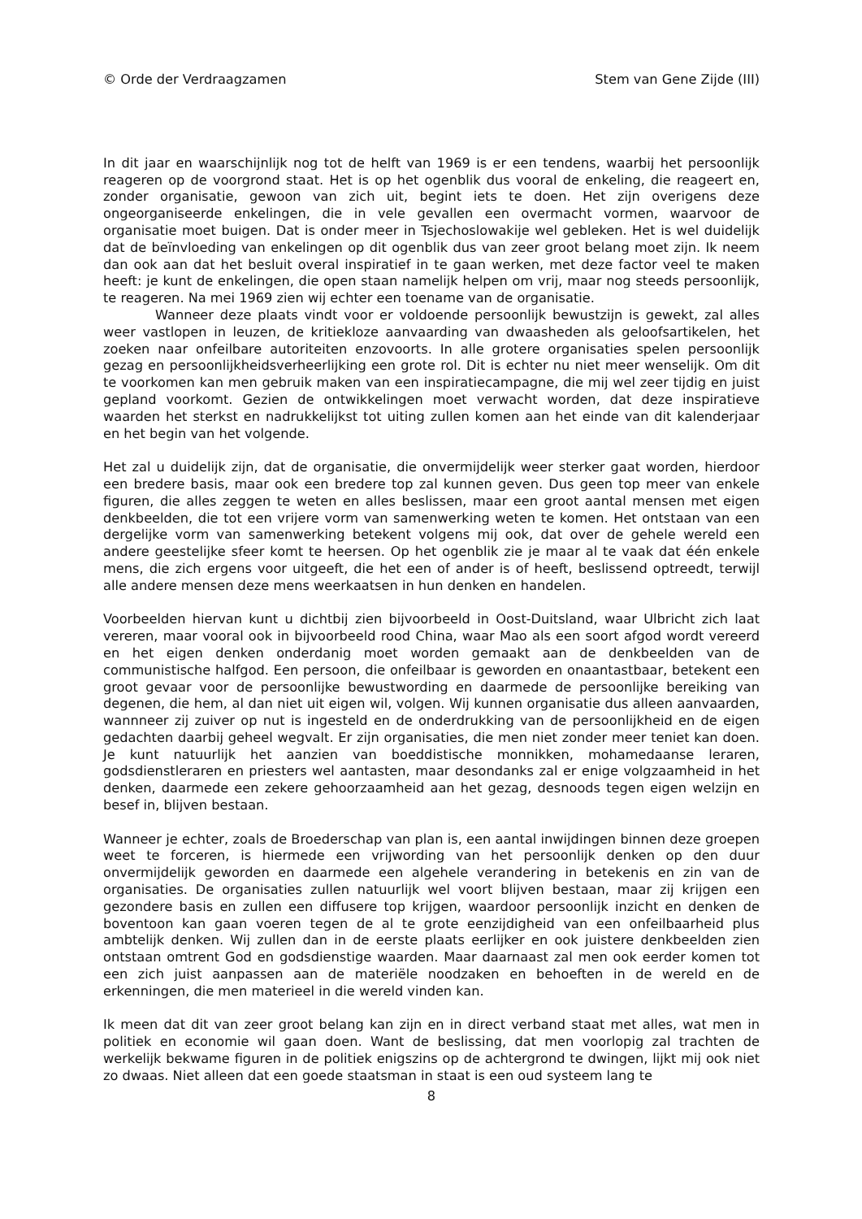© Orde der Verdraagzamen Stem van Gene Zijde (III)
In dit jaar en waarschijnlijk nog tot de helft van 1969 is er een tendens, waarbij het persoonlijk reageren op de voorgrond staat. Het is op het ogenblik dus vooral de enkeling, die reageert en, zonder organisatie, gewoon van zich uit, begint iets te doen. Het zijn overigens deze ongeorganiseerde enkelingen, die in vele gevallen een overmacht vormen, waarvoor de organisatie moet buigen. Dat is onder meer in Tsjechoslowakije wel gebleken. Het is wel duidelijk dat de beïnvloeding van enkelingen op dit ogenblik dus van zeer groot belang moet zijn. Ik neem dan ook aan dat het besluit overal inspiratief in te gaan werken, met deze factor veel te maken heeft: je kunt de enkelingen, die open staan namelijk helpen om vrij, maar nog steeds persoonlijk, te reageren. Na mei 1969 zien wij echter een toename van de organisatie.
Wanneer deze plaats vindt voor er voldoende persoonlijk bewustzijn is gewekt, zal alles weer vastlopen in leuzen, de kritiekloze aanvaarding van dwaasheden als geloofsartikelen, het zoeken naar onfeilbare autoriteiten enzovoorts. In alle grotere organisaties spelen persoonlijk gezag en persoonlijkheidsverheerlijking een grote rol. Dit is echter nu niet meer wenselijk. Om dit te voorkomen kan men gebruik maken van een inspiratiecampagne, die mij wel zeer tijdig en juist gepland voorkomt. Gezien de ontwikkelingen moet verwacht worden, dat deze inspiratieve waarden het sterkst en nadrukkelijkst tot uiting zullen komen aan het einde van dit kalenderjaar en het begin van het volgende.
Het zal u duidelijk zijn, dat de organisatie, die onvermijdelijk weer sterker gaat worden, hierdoor een bredere basis, maar ook een bredere top zal kunnen geven. Dus geen top meer van enkele figuren, die alles zeggen te weten en alles beslissen, maar een groot aantal mensen met eigen denkbeelden, die tot een vrijere vorm van samenwerking weten te komen. Het ontstaan van een dergelijke vorm van samenwerking betekent volgens mij ook, dat over de gehele wereld een andere geestelijke sfeer komt te heersen. Op het ogenblik zie je maar al te vaak dat één enkele mens, die zich ergens voor uitgeeft, die het een of ander is of heeft, beslissend optreedt, terwijl alle andere mensen deze mens weerkaatsen in hun denken en handelen.
Voorbeelden hiervan kunt u dichtbij zien bijvoorbeeld in Oost-Duitsland, waar Ulbricht zich laat vereren, maar vooral ook in bijvoorbeeld rood China, waar Mao als een soort afgod wordt vereerd en het eigen denken onderdanig moet worden gemaakt aan de denkbeelden van de communistische halfgod. Een persoon, die onfeilbaar is geworden en onaantastbaar, betekent een groot gevaar voor de persoonlijke bewustwording en daarmede de persoonlijke bereiking van degenen, die hem, al dan niet uit eigen wil, volgen. Wij kunnen organisatie dus alleen aanvaarden, wannneer zij zuiver op nut is ingesteld en de onderdrukking van de persoonlijkheid en de eigen gedachten daarbij geheel wegvalt. Er zijn organisaties, die men niet zonder meer teniet kan doen. Je kunt natuurlijk het aanzien van boeddistische monnikken, mohamedaanse leraren, godsdienstleraren en priesters wel aantasten, maar desondanks zal er enige volgzaamheid in het denken, daarmede een zekere gehoorzaamheid aan het gezag, desnoods tegen eigen welzijn en besef in, blijven bestaan.
Wanneer je echter, zoals de Broederschap van plan is, een aantal inwijdingen binnen deze groepen weet te forceren, is hiermede een vrijwording van het persoonlijk denken op den duur onvermijdelijk geworden en daarmede een algehele verandering in betekenis en zin van de organisaties. De organisaties zullen natuurlijk wel voort blijven bestaan, maar zij krijgen een gezondere basis en zullen een diffusere top krijgen, waardoor persoonlijk inzicht en denken de boventoon kan gaan voeren tegen de al te grote eenzijdigheid van een onfeilbaarheid plus ambtelijk denken. Wij zullen dan in de eerste plaats eerlijker en ook juistere denkbeelden zien ontstaan omtrent God en godsdienstige waarden. Maar daarnaast zal men ook eerder komen tot een zich juist aanpassen aan de materiële noodzaken en behoeften in de wereld en de erkenningen, die men materieel in die wereld vinden kan.
Ik meen dat dit van zeer groot belang kan zijn en in direct verband staat met alles, wat men in politiek en economie wil gaan doen. Want de beslissing, dat men voorlopig zal trachten de werkelijk bekwame figuren in de politiek enigszins op de achtergrond te dwingen, lijkt mij ook niet zo dwaas. Niet alleen dat een goede staatsman in staat is een oud systeem lang te
8